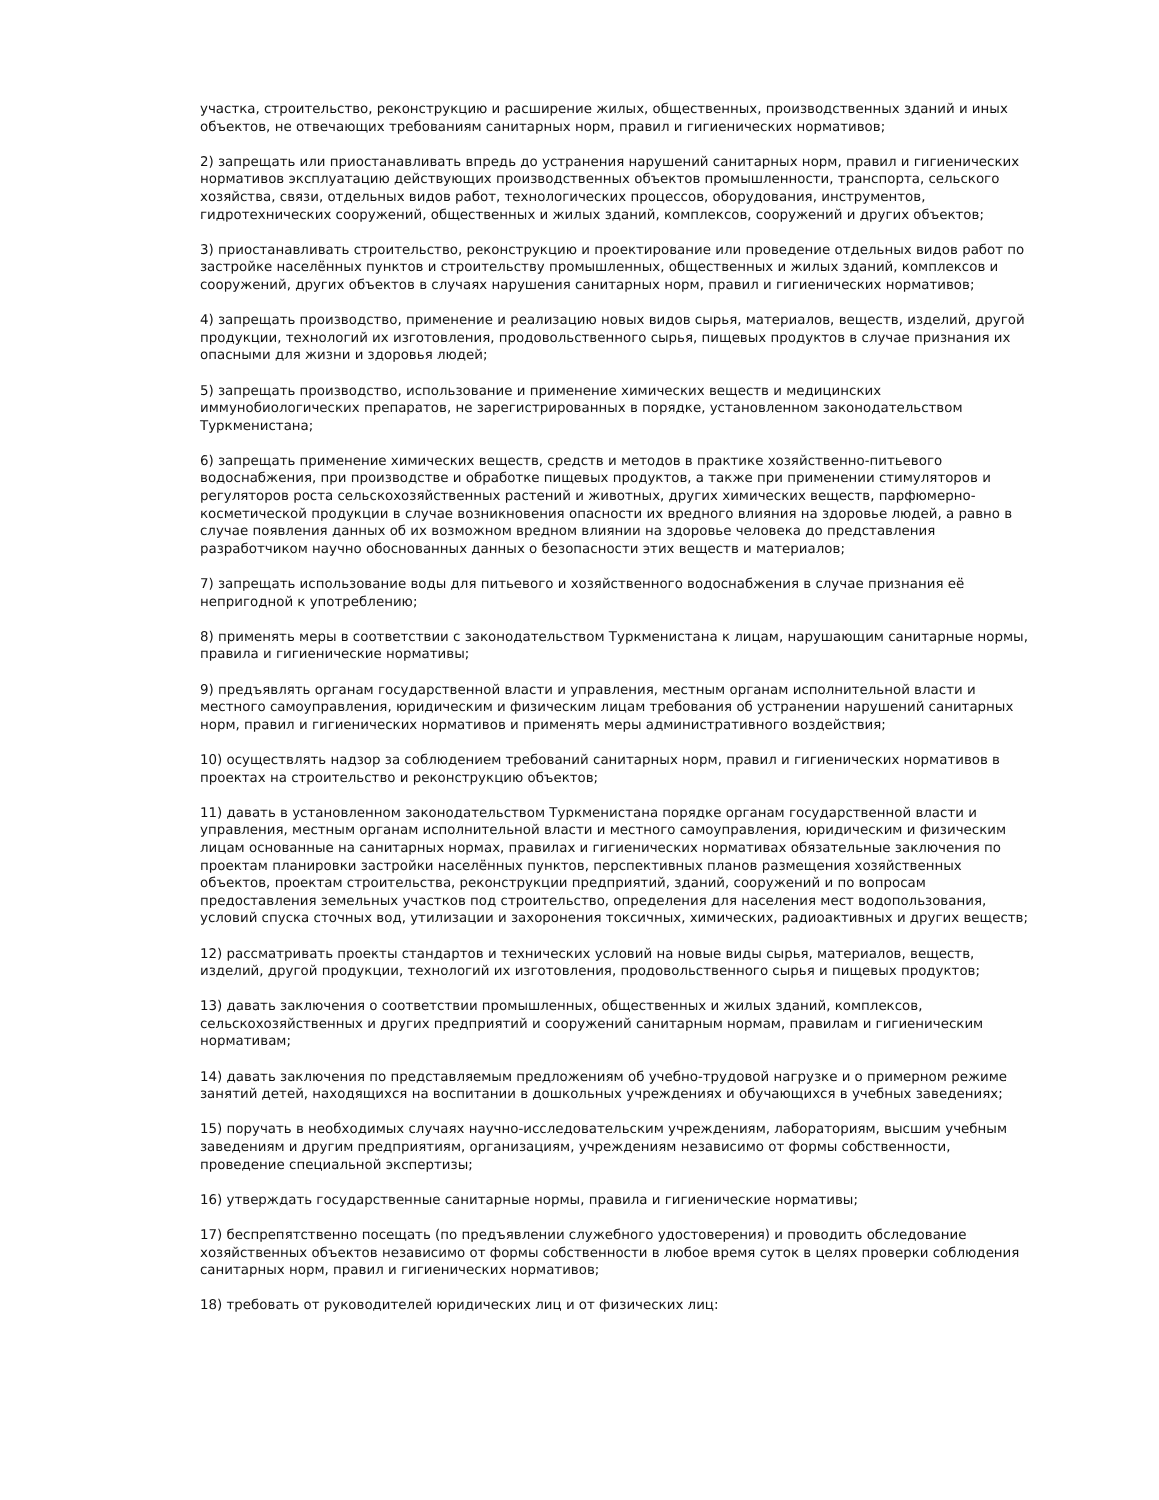участка, строительство, реконструкцию и расширение жилых, общественных, производственных зданий и иных объектов, не отвечающих требованиям санитарных норм, правил и гигиенических нормативов;
2) запрещать или приостанавливать впредь до устранения нарушений санитарных норм, правил и гигиенических нормативов эксплуатацию действующих производственных объектов промышленности, транспорта, сельского хозяйства, связи, отдельных видов работ, технологических процессов, оборудования, инструментов, гидротехнических сооружений, общественных и жилых зданий, комплексов, сооружений и других объектов;
3) приостанавливать строительство, реконструкцию и проектирование или проведение отдельных видов работ по застройке населённых пунктов и строительству промышленных, общественных и жилых зданий, комплексов и сооружений, других объектов в случаях нарушения санитарных норм, правил и гигиенических нормативов;
4) запрещать производство, применение и реализацию новых видов сырья, материалов, веществ, изделий, другой продукции, технологий их изготовления, продовольственного сырья, пищевых продуктов в случае признания их опасными для жизни и здоровья людей;
5) запрещать производство, использование и применение химических веществ и медицинских иммунобиологических препаратов, не зарегистрированных в порядке, установленном законодательством Туркменистана;
6) запрещать применение химических веществ, средств и методов в практике хозяйственно-питьевого водоснабжения, при производстве и обработке пищевых продуктов, а также при применении стимуляторов и регуляторов роста сельскохозяйственных растений и животных, других химических веществ, парфюмерно-косметической продукции в случае возникновения опасности их вредного влияния на здоровье людей, а равно в случае появления данных об их возможном вредном влиянии на здоровье человека до представления разработчиком научно обоснованных данных о безопасности этих веществ и материалов;
7) запрещать использование воды для питьевого и хозяйственного водоснабжения в случае признания её непригодной к употреблению;
8) применять меры в соответствии с законодательством Туркменистана к лицам, нарушающим санитарные нормы, правила и гигиенические нормативы;
9) предъявлять органам государственной власти и управления, местным органам исполнительной власти и местного самоуправления, юридическим и физическим лицам требования об устранении нарушений санитарных норм, правил и гигиенических нормативов и применять меры административного воздействия;
10) осуществлять надзор за соблюдением требований санитарных норм, правил и гигиенических нормативов в проектах на строительство и реконструкцию объектов;
11) давать в установленном законодательством Туркменистана порядке органам государственной власти и управления, местным органам исполнительной власти и местного самоуправления, юридическим и физическим лицам основанные на санитарных нормах, правилах и гигиенических нормативах обязательные заключения по проектам планировки застройки населённых пунктов, перспективных планов размещения хозяйственных объектов, проектам строительства, реконструкции предприятий, зданий, сооружений и по вопросам предоставления земельных участков под строительство, определения для населения мест водопользования, условий спуска сточных вод, утилизации и захоронения токсичных, химических, радиоактивных и других веществ;
12) рассматривать проекты стандартов и технических условий на новые виды сырья, материалов, веществ, изделий, другой продукции, технологий их изготовления, продовольственного сырья и пищевых продуктов;
13) давать заключения о соответствии промышленных, общественных и жилых зданий, комплексов, сельскохозяйственных и других предприятий и сооружений санитарным нормам, правилам и гигиеническим нормативам;
14) давать заключения по представляемым предложениям об учебно-трудовой нагрузке и о примерном режиме занятий детей, находящихся на воспитании в дошкольных учреждениях и обучающихся в учебных заведениях;
15) поручать в необходимых случаях научно-исследовательским учреждениям, лабораториям, высшим учебным заведениям и другим предприятиям, организациям, учреждениям независимо от формы собственности, проведение специальной экспертизы;
16) утверждать государственные санитарные нормы, правила и гигиенические нормативы;
17) беспрепятственно посещать (по предъявлении служебного удостоверения) и проводить обследование хозяйственных объектов независимо от формы собственности в любое время суток в целях проверки соблюдения санитарных норм, правил и гигиенических нормативов;
18) требовать от руководителей юридических лиц и от физических лиц: